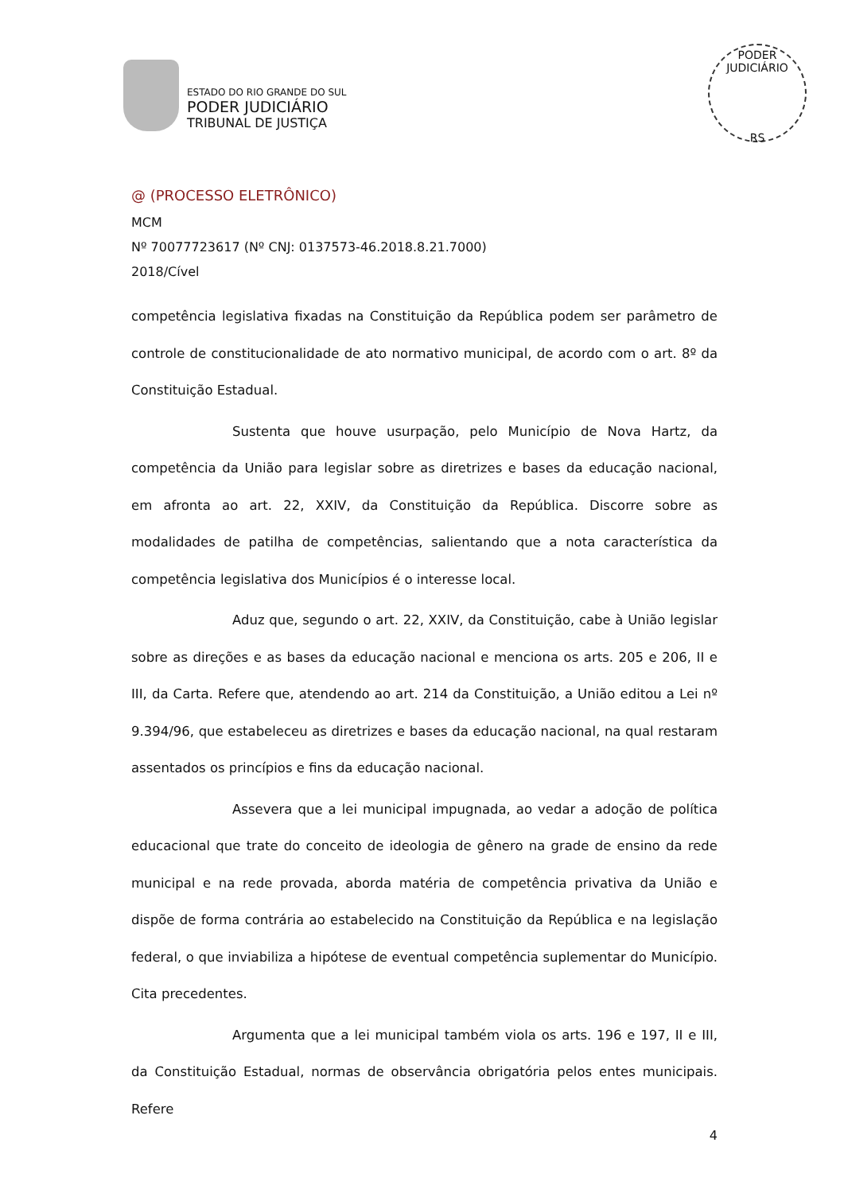ESTADO DO RIO GRANDE DO SUL
PODER JUDICIÁRIO
TRIBUNAL DE JUSTIÇA
PODER JUDICIÁRIO
RS
@ (PROCESSO ELETRÔNICO)
MCM
Nº 70077723617 (Nº CNJ: 0137573-46.2018.8.21.7000)
2018/Cível
competência legislativa fixadas na Constituição da República podem ser parâmetro de controle de constitucionalidade de ato normativo municipal, de acordo com o art. 8º da Constituição Estadual.
Sustenta que houve usurpação, pelo Município de Nova Hartz, da competência da União para legislar sobre as diretrizes e bases da educação nacional, em afronta ao art. 22, XXIV, da Constituição da República. Discorre sobre as modalidades de patilha de competências, salientando que a nota característica da competência legislativa dos Municípios é o interesse local.
Aduz que, segundo o art. 22, XXIV, da Constituição, cabe à União legislar sobre as direções e as bases da educação nacional e menciona os arts. 205 e 206, II e III, da Carta. Refere que, atendendo ao art. 214 da Constituição, a União editou a Lei nº 9.394/96, que estabeleceu as diretrizes e bases da educação nacional, na qual restaram assentados os princípios e fins da educação nacional.
Assevera que a lei municipal impugnada, ao vedar a adoção de política educacional que trate do conceito de ideologia de gênero na grade de ensino da rede municipal e na rede provada, aborda matéria de competência privativa da União e dispõe de forma contrária ao estabelecido na Constituição da República e na legislação federal, o que inviabiliza a hipótese de eventual competência suplementar do Município. Cita precedentes.
Argumenta que a lei municipal também viola os arts. 196 e 197, II e III, da Constituição Estadual, normas de observância obrigatória pelos entes municipais. Refere
4